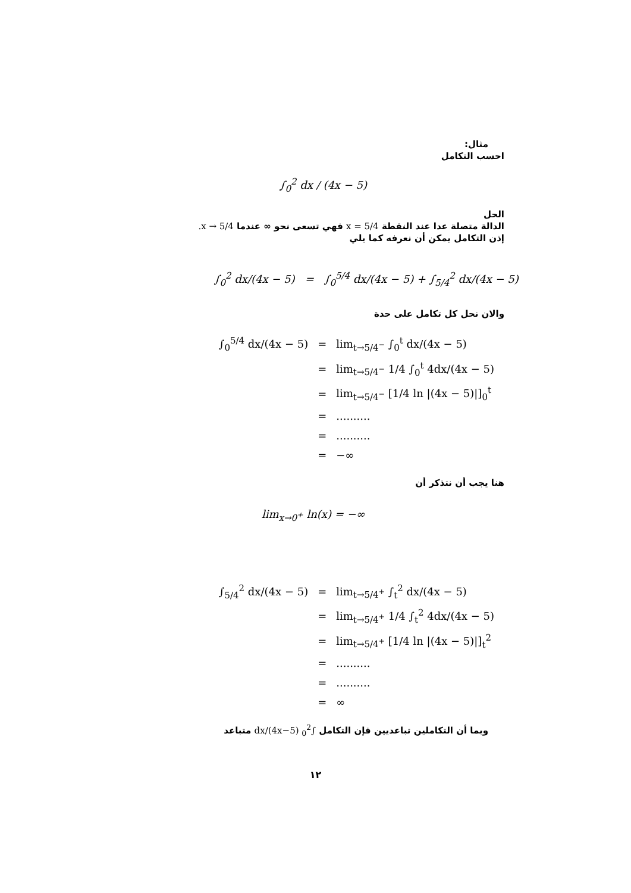مثال:
احسب التكامل
∫<sub>0</sub><sup>2</sup> dx / (4x − 5)
الحل
الدالة متصلة عدا عند النقطة x = 5/4 فهي تسعى نحو ∞ عندما x → 5/4.
إذن التكامل يمكن أن نعرفه كما يلي
∫<sub>0</sub><sup>2</sup> dx/(4x − 5) = ∫<sub>0</sub><sup>5/4</sup> dx/(4x − 5) + ∫<sub>5/4</sub><sup>2</sup> dx/(4x − 5)
والان نحل كل تكامل على حدة
| ∫<sub>0</sub><sup>5/4</sup> dx/(4x − 5) | = | lim<sub>t→5/4<sup>−</sup></sub> ∫<sub>0</sub><sup>t</sup> dx/(4x − 5) |
| | = | lim<sub>t→5/4<sup>−</sup></sub> 1/4 ∫<sub>0</sub><sup>t</sup> 4dx/(4x − 5) |
| | = | lim<sub>t→5/4<sup>−</sup></sub> [1/4 ln /(4x − 5)/]<sub>0</sub><sup>t</sup> |
| | = | .......... |
| | = | .......... |
| | = | −∞ |
هنا يجب أن نتذكر أن
lim<sub>x→0<sup>+</sup></sub> ln(x) = −∞
| ∫<sub>5/4</sub><sup>2</sup> dx/(4x − 5) | = | lim<sub>t→5/4<sup>+</sup></sub> ∫<sub>t</sub><sup>2</sup> dx/(4x − 5) |
| | = | lim<sub>t→5/4<sup>+</sup></sub> 1/4 ∫<sub>t</sub><sup>2</sup> 4dx/(4x − 5) |
| | = | lim<sub>t→5/4<sup>+</sup></sub> [1/4 ln /(4x − 5)/]<sub>t</sub><sup>2</sup> |
| | = | .......... |
| | = | .......... |
| | = | ∞ |
وبما أن التكاملين تباعديين فإن التكامل ∫<sub>0</sub><sup>2</sup> dx/(4x−5) متباعد
١٢